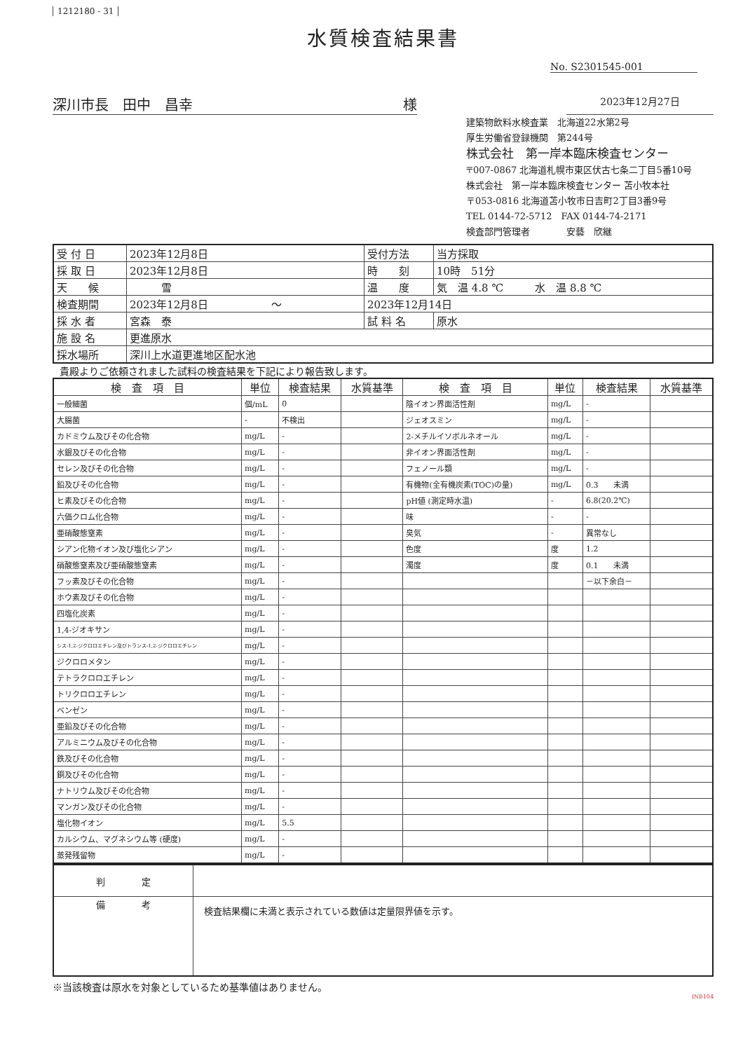1212180 - 31
水質検査結果書
No. S2301545-001
深川市長　田中　昌幸 様
2023年12月27日
建築物飲料水検査業　北海道22水第2号
厚生労働省登録機関　第244号
株式会社　第一岸本臨床検査センター
〒007-0867 北海道札幌市東区伏古七条二丁目5番10号
株式会社　第一岸本臨床検査センター 苫小牧本社
〒053-0816 北海道苫小牧市日吉町2丁目3番9号
TEL 0144-72-5712　FAX 0144-74-2171
検査部門管理者　　　　安藝　欣継
| 受 付 日 | 2023年12月8日 | 受付方法 | 当方採取 |
| 採 取 日 | 2023年12月8日 | 時 刻 | 10時 51分 |
| 天 候 | 雪 | 温 度 | 気 温 4.8 ℃ 水 温 8.8 ℃ |
| 検査期間 | 2023年12月8日 ～ | 2023年12月14日 | |
| 採 水 者 | 宮森 泰 | 試 料 名 | 原水 |
| 施 設 名 | 更進原水 | | |
| 採水場所 | 深川上水道更進地区配水池 | | |
貴殿よりご依頼されました試料の検査結果を下記により報告致します。
| 検 査 項 目 | 単位 | 検査結果 | 水質基準 | 検 査 項 目 | 単位 | 検査結果 | 水質基準 |
| --- | --- | --- | --- | --- | --- | --- | --- |
| 一般細菌 | 個/mL | 0 | | 陰イオン界面活性剤 | mg/L | - | |
| 大腸菌 | - | 不検出 | | ジェオスミン | mg/L | - | |
| カドミウム及びその化合物 | mg/L | - | | 2-メチルイソボルネオール | mg/L | - | |
| 水銀及びその化合物 | mg/L | - | | 非イオン界面活性剤 | mg/L | - | |
| セレン及びその化合物 | mg/L | - | | フェノール類 | mg/L | - | |
| 鉛及びその化合物 | mg/L | - | | 有機物(全有機炭素(TOC)の量) | mg/L | 0.3 未満 | |
| ヒ素及びその化合物 | mg/L | - | | pH値 (測定時水温) | - | 6.8(20.2℃) | |
| 六価クロム化合物 | mg/L | - | | 味 | - | - | |
| 亜硝酸態窒素 | mg/L | - | | 臭気 | - | 異常なし | |
| シアン化物イオン及び塩化シアン | mg/L | - | | 色度 | 度 | 1.2 | |
| 硝酸態窒素及び亜硝酸態窒素 | mg/L | - | | 濁度 | 度 | 0.1 未満 | |
| フッ素及びその化合物 | mg/L | - | | | | －以下余白－ | |
| ホウ素及びその化合物 | mg/L | - | | | | | |
| 四塩化炭素 | mg/L | - | | | | | |
| 1,4-ジオキサン | mg/L | - | | | | | |
| シス-1,2-ジクロロエチレン及びトランス-1,2-ジクロロエチレン | mg/L | - | | | | | |
| ジクロロメタン | mg/L | - | | | | | |
| テトラクロロエチレン | mg/L | - | | | | | |
| トリクロロエチレン | mg/L | - | | | | | |
| ベンゼン | mg/L | - | | | | | |
| 亜鉛及びその化合物 | mg/L | - | | | | | |
| アルミニウム及びその化合物 | mg/L | - | | | | | |
| 鉄及びその化合物 | mg/L | - | | | | | |
| 銅及びその化合物 | mg/L | - | | | | | |
| ナトリウム及びその化合物 | mg/L | - | | | | | |
| マンガン及びその化合物 | mg/L | - | | | | | |
| 塩化物イオン | mg/L | 5.5 | | | | | |
| カルシウム、マグネシウム等 (硬度) | mg/L | - | | | | | |
| 蒸発残留物 | mg/L | - | | | | | |
| 判 定 | |
| 備 考 | 検査結果欄に未満と表示されている数値は定量限界値を示す。 |
※当該検査は原水を対象としているため基準値はありません。
INB104